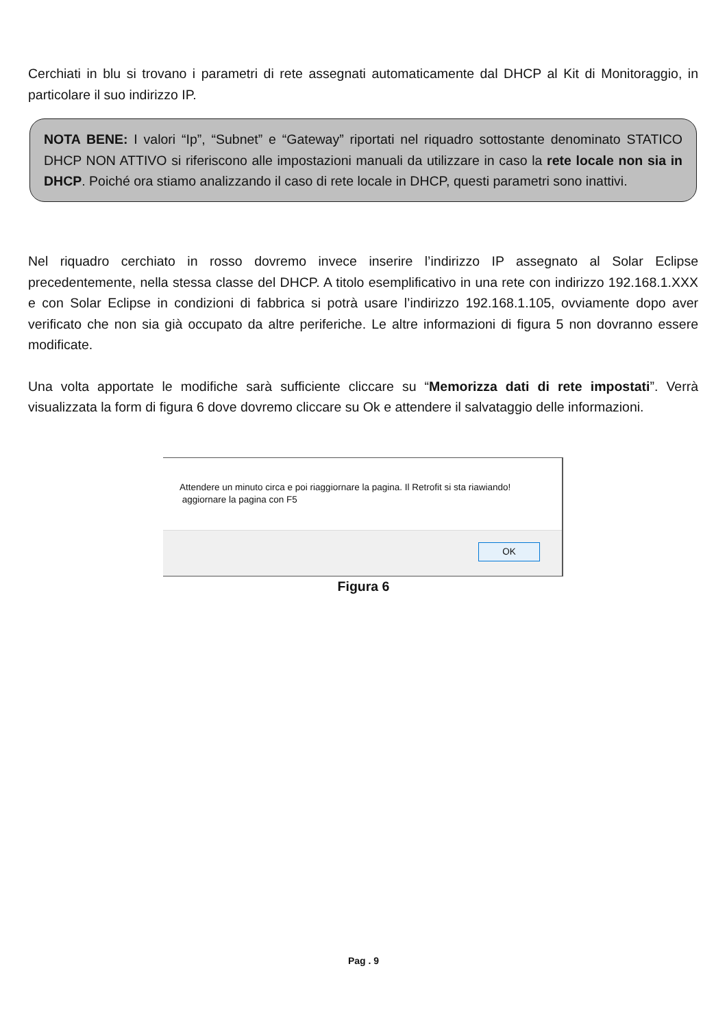Cerchiati in blu si trovano i parametri di rete assegnati automaticamente dal DHCP al Kit di Monitoraggio, in particolare il suo indirizzo IP.
NOTA BENE: I valori “Ip”, “Subnet” e “Gateway” riportati nel riquadro sottostante denominato STATICO DHCP NON ATTIVO si riferiscono alle impostazioni manuali da utilizzare in caso la rete locale non sia in DHCP. Poiché ora stiamo analizzando il caso di rete locale in DHCP, questi parametri sono inattivi.
Nel riquadro cerchiato in rosso dovremo invece inserire l’indirizzo IP assegnato al Solar Eclipse precedentemente, nella stessa classe del DHCP. A titolo esemplificativo in una rete con indirizzo 192.168.1.XXX e con Solar Eclipse in condizioni di fabbrica si potrà usare l’indirizzo 192.168.1.105, ovviamente dopo aver verificato che non sia già occupato da altre periferiche. Le altre informazioni di figura 5 non dovranno essere modificate.
Una volta apportate le modifiche sarà sufficiente cliccare su “Memorizza dati di rete impostati”. Verrà visualizzata la form di figura 6 dove dovremo cliccare su Ok e attendere il salvataggio delle informazioni.
Attendere un minuto circa e poi riaggiornare la pagina. Il Retrofit si sta riawiando!
aggiornare la pagina con F5
OK
Figura 6
Pag . 9